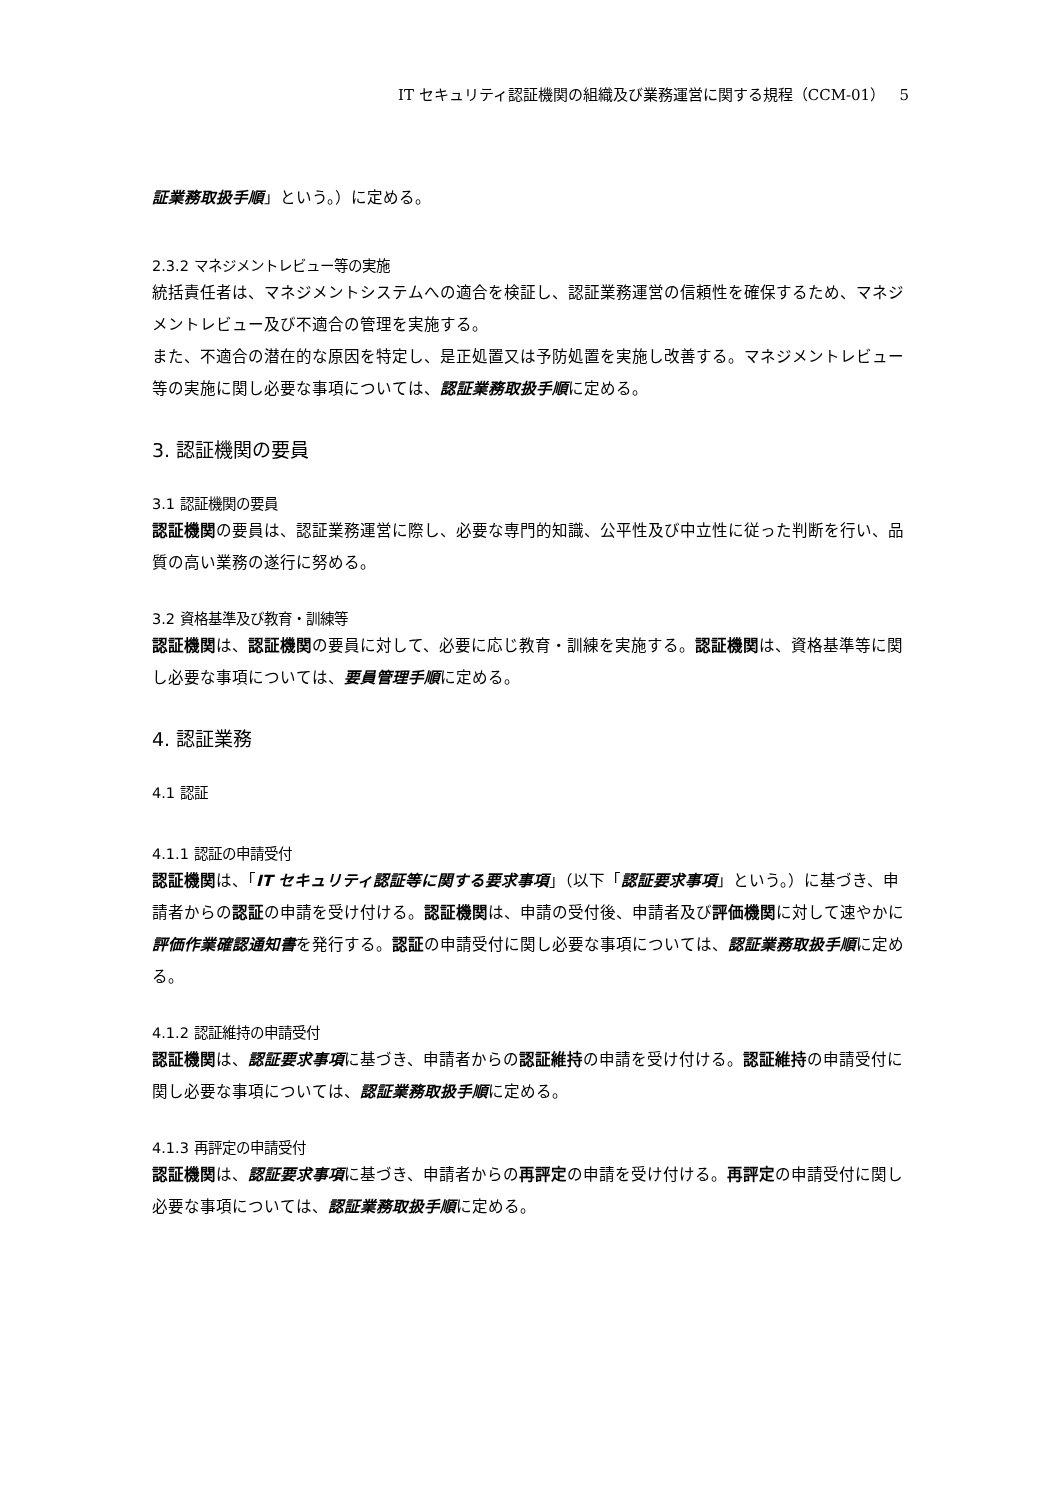IT セキュリティ認証機関の組織及び業務運営に関する規程（CCM-01） 5
証業務取扱手順」という。）に定める。
2.3.2 マネジメントレビュー等の実施
統括責任者は、マネジメントシステムへの適合を検証し、認証業務運営の信頼性を確保するため、マネジメントレビュー及び不適合の管理を実施する。
また、不適合の潜在的な原因を特定し、是正処置又は予防処置を実施し改善する。マネジメントレビュー等の実施に関し必要な事項については、認証業務取扱手順に定める。
3. 認証機関の要員
3.1 認証機関の要員
認証機関の要員は、認証業務運営に際し、必要な専門的知識、公平性及び中立性に従った判断を行い、品質の高い業務の遂行に努める。
3.2 資格基準及び教育・訓練等
認証機関は、認証機関の要員に対して、必要に応じ教育・訓練を実施する。認証機関は、資格基準等に関し必要な事項については、要員管理手順に定める。
4. 認証業務
4.1 認証
4.1.1 認証の申請受付
認証機関は、「IT セキュリティ認証等に関する要求事項」（以下「認証要求事項」という。）に基づき、申請者からの認証の申請を受け付ける。認証機関は、申請の受付後、申請者及び評価機関に対して速やかに評価作業確認通知書を発行する。認証の申請受付に関し必要な事項については、認証業務取扱手順に定める。
4.1.2 認証維持の申請受付
認証機関は、認証要求事項に基づき、申請者からの認証維持の申請を受け付ける。認証維持の申請受付に関し必要な事項については、認証業務取扱手順に定める。
4.1.3 再評定の申請受付
認証機関は、認証要求事項に基づき、申請者からの再評定の申請を受け付ける。再評定の申請受付に関し必要な事項については、認証業務取扱手順に定める。